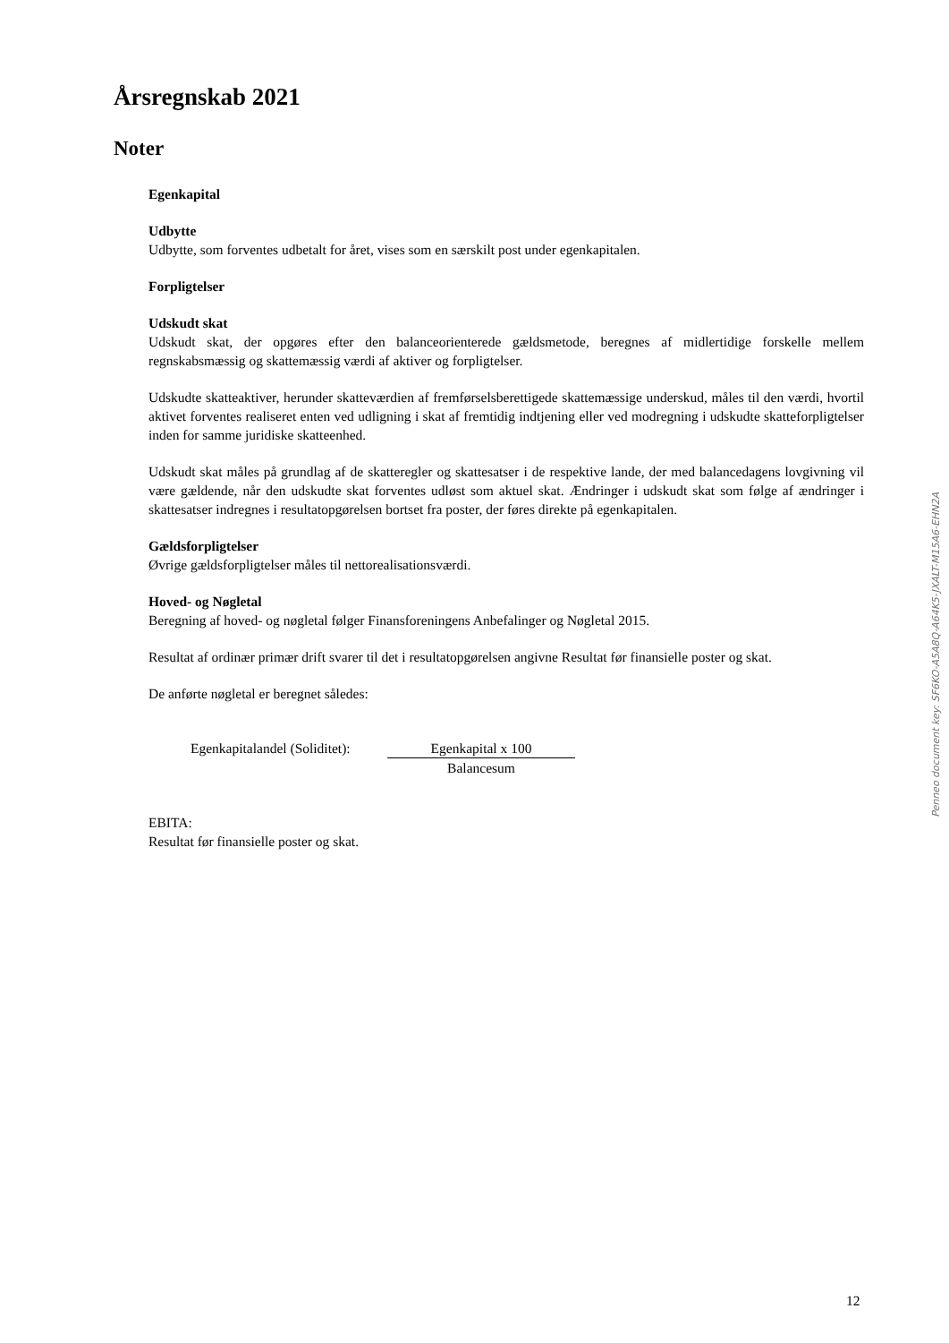Årsregnskab 2021
Noter
Egenkapital
Udbytte
Udbytte, som forventes udbetalt for året, vises som en særskilt post under egenkapitalen.
Forpligtelser
Udskudt skat
Udskudt skat, der opgøres efter den balanceorienterede gældsmetode, beregnes af midlertidige forskelle mellem regnskabsmæssig og skattemæssig værdi af aktiver og forpligtelser.
Udskudte skatteaktiver, herunder skatteværdien af fremførselsberettigede skattemæssige underskud, måles til den værdi, hvortil aktivet forventes realiseret enten ved udligning i skat af fremtidig indtjening eller ved modregning i udskudte skatteforpligtelser inden for samme juridiske skatteenhed.
Udskudt skat måles på grundlag af de skatteregler og skattesatser i de respektive lande, der med balancedagens lovgivning vil være gældende, når den udskudte skat forventes udløst som aktuel skat. Ændringer i udskudt skat som følge af ændringer i skattesatser indregnes i resultatopgørelsen bortset fra poster, der føres direkte på egenkapitalen.
Gældsforpligtelser
Øvrige gældsforpligtelser måles til nettorealisationsværdi.
Hoved- og Nøgletal
Beregning af hoved- og nøgletal følger Finansforeningens Anbefalinger og Nøgletal 2015.
Resultat af ordinær primær drift svarer til det i resultatopgørelsen angivne Resultat før finansielle poster og skat.
De anførte nøgletal er beregnet således:
Egenkapitalandel (Soliditet):
Egenkapital x 100
Balancesum
EBITA:
Resultat før finansielle poster og skat.
Penneo document key: SF6KO-A5A8Q-A64K5-JXALT-M15A6-EHN2A
12